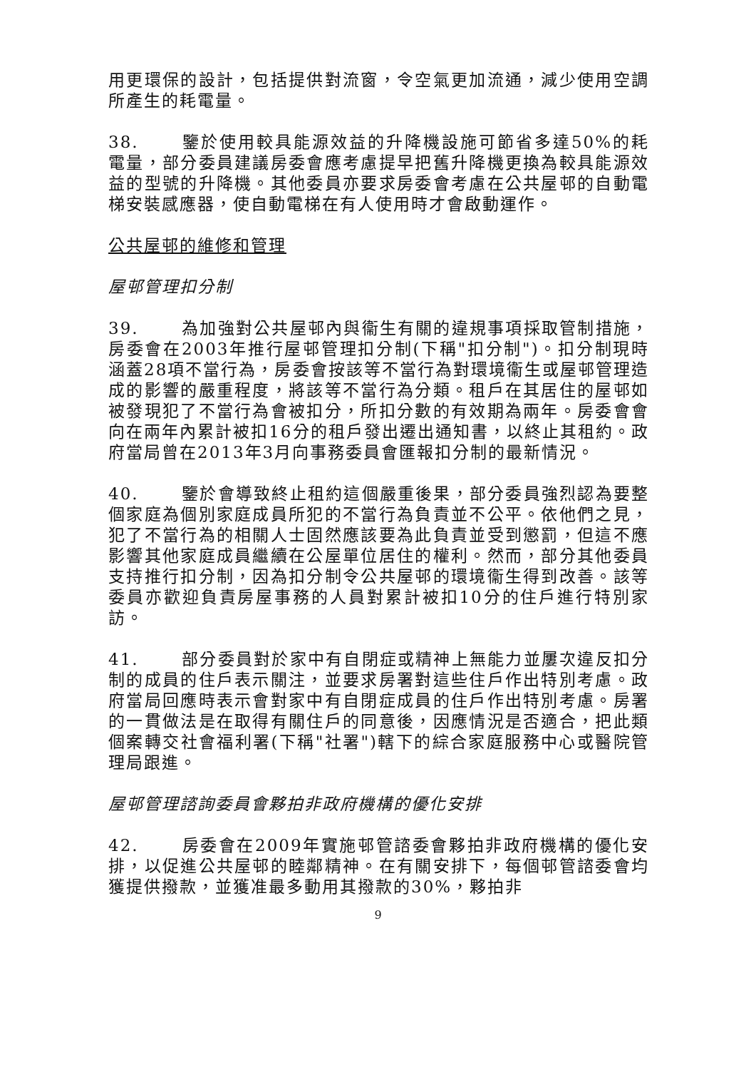用更環保的設計，包括提供對流窗，令空氣更加流通，減少使用空調所產生的耗電量。
38. 鑒於使用較具能源效益的升降機設施可節省多達50%的耗電量，部分委員建議房委會應考慮提早把舊升降機更換為較具能源效益的型號的升降機。其他委員亦要求房委會考慮在公共屋邨的自動電梯安裝感應器，使自動電梯在有人使用時才會啟動運作。
公共屋邨的維修和管理
屋邨管理扣分制
39. 為加強對公共屋邨內與衞生有關的違規事項採取管制措施，房委會在2003年推行屋邨管理扣分制(下稱"扣分制")。扣分制現時涵蓋28項不當行為，房委會按該等不當行為對環境衞生或屋邨管理造成的影響的嚴重程度，將該等不當行為分類。租戶在其居住的屋邨如被發現犯了不當行為會被扣分，所扣分數的有效期為兩年。房委會會向在兩年內累計被扣16分的租戶發出遷出通知書，以終止其租約。政府當局曾在2013年3月向事務委員會匯報扣分制的最新情況。
40. 鑒於會導致終止租約這個嚴重後果，部分委員強烈認為要整個家庭為個別家庭成員所犯的不當行為負責並不公平。依他們之見，犯了不當行為的相關人士固然應該要為此負責並受到懲罰，但這不應影響其他家庭成員繼續在公屋單位居住的權利。然而，部分其他委員支持推行扣分制，因為扣分制令公共屋邨的環境衞生得到改善。該等委員亦歡迎負責房屋事務的人員對累計被扣10分的住戶進行特別家訪。
41. 部分委員對於家中有自閉症或精神上無能力並屢次違反扣分制的成員的住戶表示關注，並要求房署對這些住戶作出特別考慮。政府當局回應時表示會對家中有自閉症成員的住戶作出特別考慮。房署的一貫做法是在取得有關住戶的同意後，因應情況是否適合，把此類個案轉交社會福利署(下稱"社署")轄下的綜合家庭服務中心或醫院管理局跟進。
屋邨管理諮詢委員會夥拍非政府機構的優化安排
42. 房委會在2009年實施邨管諮委會夥拍非政府機構的優化安排，以促進公共屋邨的睦鄰精神。在有關安排下，每個邨管諮委會均獲提供撥款，並獲准最多動用其撥款的30%，夥拍非
9